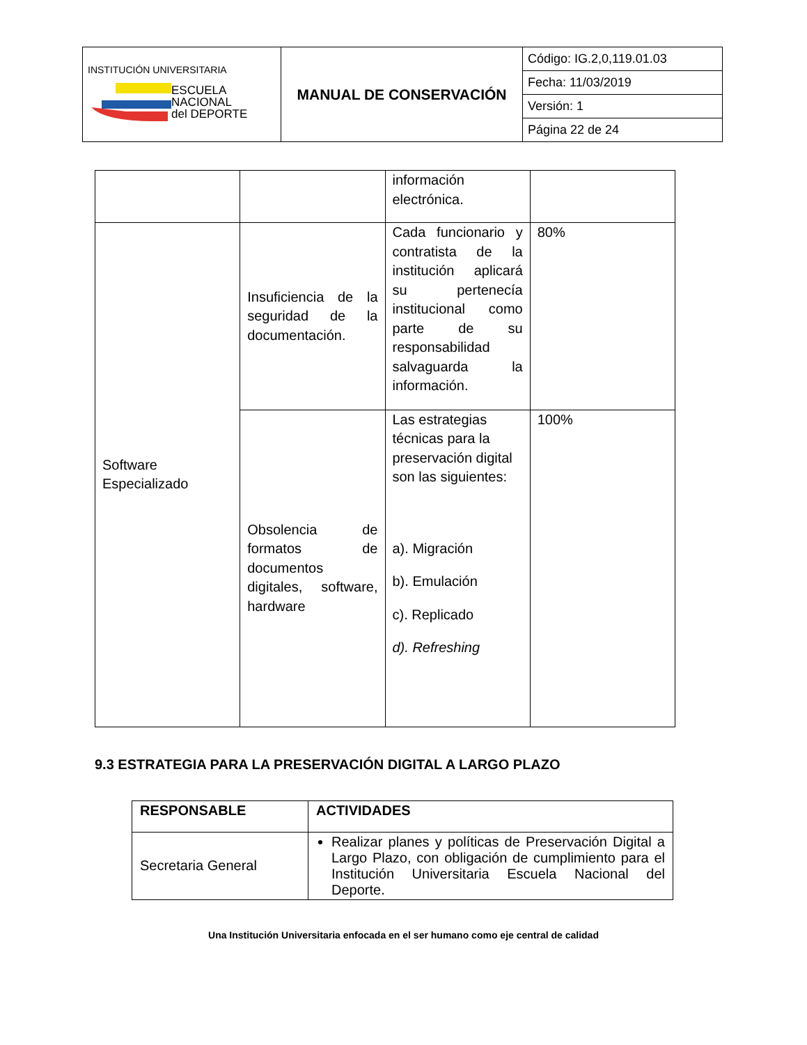| INSTITUCIÓN UNIVERSITARIA ESCUELA NACIONAL del DEPORTE | MANUAL DE CONSERVACIÓN | Código: IG.2,0,119.01.03 |
| | | Fecha: 11/03/2019 |
| | | Versión: 1 |
| | | Página 22 de 24 |
| | | información electrónica. | |
| Software Especializado | Insuficiencia de la seguridad de la documentación. | Cada funcionario y contratista de la institución aplicará su pertenecía institucional como parte de su responsabilidad salvaguarda la información. | 80% |
| | Obsolencia de formatos de documentos digitales, software, hardware | Las estrategias técnicas para la preservación digital son las siguientes: a). Migración b). Emulación c). Replicado d). Refreshing | 100% |
9.3 ESTRATEGIA PARA LA PRESERVACIÓN DIGITAL A LARGO PLAZO
| RESPONSABLE | ACTIVIDADES |
| --- | --- |
| Secretaria General | Realizar planes y políticas de Preservación Digital a Largo Plazo, con obligación de cumplimiento para el Institución Universitaria Escuela Nacional del Deporte. |
Una Institución Universitaria enfocada en el ser humano como eje central de calidad